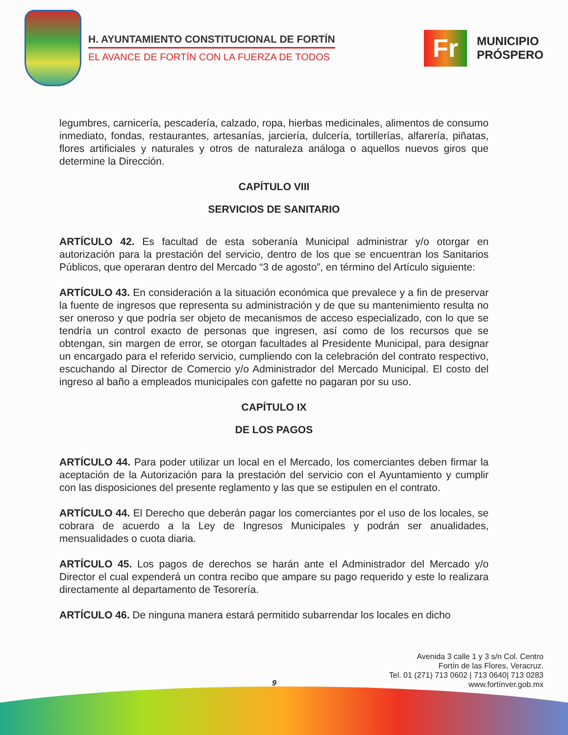H. AYUNTAMIENTO CONSTITUCIONAL DE FORTÍN
EL AVANCE DE FORTÍN CON LA FUERZA DE TODOS
Fr
MUNICIPIO
PRÓSPERO
legumbres, carnicería, pescadería, calzado, ropa, hierbas medicinales, alimentos de consumo inmediato, fondas, restaurantes, artesanías, jarciería, dulcería, tortillerías, alfarería, piñatas, flores artificiales y naturales y otros de naturaleza análoga o aquellos nuevos giros que determine la Dirección.
CAPÍTULO VIII
SERVICIOS DE SANITARIO
ARTÍCULO 42. Es facultad de esta soberanía Municipal administrar y/o otorgar en autorización para la prestación del servicio, dentro de los que se encuentran los Sanitarios Públicos, que operaran dentro del Mercado “3 de agosto”, en término del Artículo siguiente:
ARTÍCULO 43. En consideración a la situación económica que prevalece y a fin de preservar la fuente de ingresos que representa su administración y de que su mantenimiento resulta no ser oneroso y que podría ser objeto de mecanismos de acceso especializado, con lo que se tendría un control exacto de personas que ingresen, así como de los recursos que se obtengan, sin margen de error, se otorgan facultades al Presidente Municipal, para designar un encargado para el referido servicio, cumpliendo con la celebración del contrato respectivo, escuchando al Director de Comercio y/o Administrador del Mercado Municipal. El costo del ingreso al baño a empleados municipales con gafette no pagaran por su uso.
CAPÍTULO IX
DE LOS PAGOS
ARTÍCULO 44. Para poder utilizar un local en el Mercado, los comerciantes deben firmar la aceptación de la Autorización para la prestación del servicio con el Ayuntamiento y cumplir con las disposiciones del presente reglamento y las que se estipulen en el contrato.
ARTÍCULO 44. El Derecho que deberán pagar los comerciantes por el uso de los locales, se cobrara de acuerdo a la Ley de Ingresos Municipales y podrán ser anualidades, mensualidades o cuota diaria.
ARTÍCULO 45. Los pagos de derechos se harán ante el Administrador del Mercado y/o Director el cual expenderá un contra recibo que ampare su pago requerido y este lo realizara directamente al departamento de Tesorería.
ARTÍCULO 46. De ninguna manera estará permitido subarrendar los locales en dicho
Avenida 3 calle 1 y 3 s/n Col. Centro
Fortín de las Flores, Veracruz.
Tel. 01 (271) 713 0602 | 713 0640| 713 0283
www.fortínver.gob.mx
9